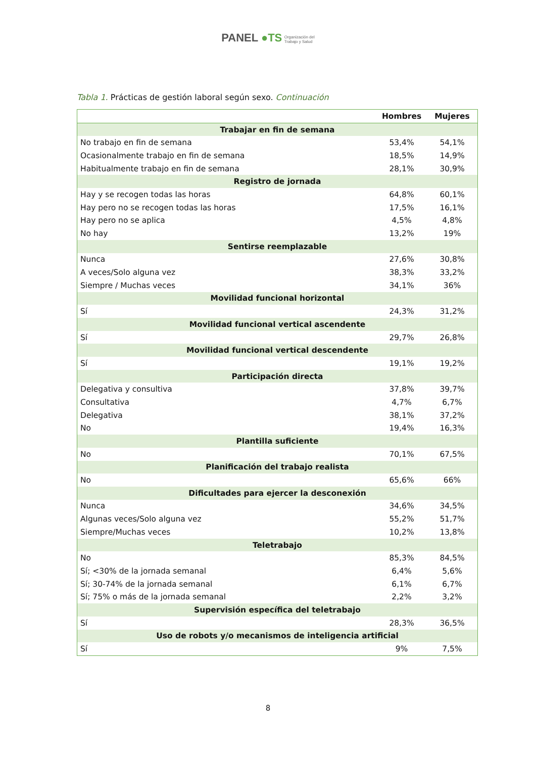PANEL ●TS Organización del
Trabajo y Salud
Tabla 1. Prácticas de gestión laboral según sexo. Continuación
| | Hombres | Mujeres |
| --- | --- | --- |
| Trabajar en fin de semana | | |
| No trabajo en fin de semana | 53,4% | 54,1% |
| Ocasionalmente trabajo en fin de semana | 18,5% | 14,9% |
| Habitualmente trabajo en fin de semana | 28,1% | 30,9% |
| Registro de jornada | | |
| Hay y se recogen todas las horas | 64,8% | 60,1% |
| Hay pero no se recogen todas las horas | 17,5% | 16,1% |
| Hay pero no se aplica | 4,5% | 4,8% |
| No hay | 13,2% | 19% |
| Sentirse reemplazable | | |
| Nunca | 27,6% | 30,8% |
| A veces/Solo alguna vez | 38,3% | 33,2% |
| Siempre / Muchas veces | 34,1% | 36% |
| Movilidad funcional horizontal | | |
| Sí | 24,3% | 31,2% |
| Movilidad funcional vertical ascendente | | |
| Sí | 29,7% | 26,8% |
| Movilidad funcional vertical descendente | | |
| Sí | 19,1% | 19,2% |
| Participación directa | | |
| Delegativa y consultiva | 37,8% | 39,7% |
| Consultativa | 4,7% | 6,7% |
| Delegativa | 38,1% | 37,2% |
| No | 19,4% | 16,3% |
| Plantilla suficiente | | |
| No | 70,1% | 67,5% |
| Planificación del trabajo realista | | |
| No | 65,6% | 66% |
| Dificultades para ejercer la desconexión | | |
| Nunca | 34,6% | 34,5% |
| Algunas veces/Solo alguna vez | 55,2% | 51,7% |
| Siempre/Muchas veces | 10,2% | 13,8% |
| Teletrabajo | | |
| No | 85,3% | 84,5% |
| Sí; <30% de la jornada semanal | 6,4% | 5,6% |
| Sí; 30-74% de la jornada semanal | 6,1% | 6,7% |
| Sí; 75% o más de la jornada semanal | 2,2% | 3,2% |
| Supervisión específica del teletrabajo | | |
| Sí | 28,3% | 36,5% |
| Uso de robots y/o mecanismos de inteligencia artificial | | |
| Sí | 9% | 7,5% |
8